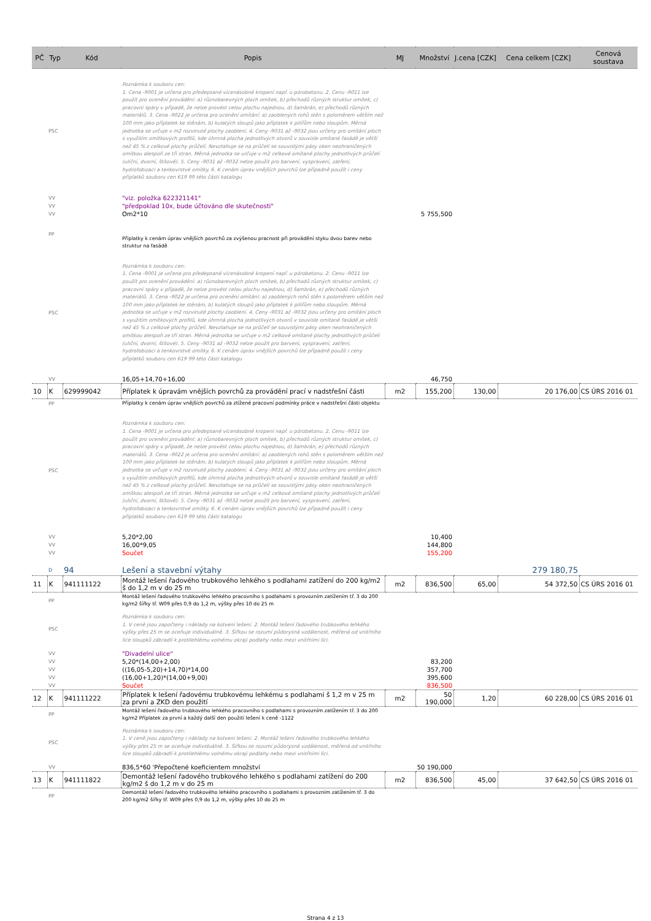| PČ | Typ | Kód | Popis | MJ | Množství | J.cena [CZK] | Cena celkem [CZK] | Cenová soustava |
| --- | --- | --- | --- | --- | --- | --- | --- | --- |
| | PSC | | Poznámka k souboru cen: 1. Cena -9001 je určena pro předepsané vícenásobné kropení např. u pórobetonu. 2. Cenu -9011 lze použít pro ocenění provádění: a) různobarevných ploch omítek, b) přechodů různých struktur omítek, c) pracovní spáry v případě, že nelze provést celou plochu najednou, d) šambrán, e) přechodů různých materiálů. 3. Cena -9022 je určena pro ocenění omítání: a) zaoblených rohů stěn s poloměrem větším než 100 mm jako příplatek ke stěnám, b) kulatých sloupů jako příplatek k pilířům nebo sloupům. Měrná jednotka se určuje v m2 rozvinuté plochy zaoblení. 4. Ceny -9031 až -9032 jsou určeny pro omítání ploch s využitím omítkových profilů, kde úhrnná plocha jednotlivých otvorů v souvisle omítané fasádě je větší než 45 % z celkové plochy průčelí. Nevztahuje se na průčelí se souvislými pásy oken neohraničených omítkou alespoň ze tří stran. Měrná jednotka se určuje v m2 celkové omítané plochy jednotlivých průčelí (uliční, dvorní, štítové). 5. Ceny -9031 až -9032 nelze použít pro barvení, vyspravení, zatření, hydrofobizaci a tenkovrstvé omítky. 6. K cenám úprav vnějších povrchů lze případně použít i ceny příplatků souboru cen 619 99 této části katalogu | | | | | |
| | VV | | "viz. položka 622321141" | | | | | |
| | VV | | "předpoklad 10x, bude účtováno dle skutečnosti" | | | | | |
| | VV | | Om2*10 | | 5 755,500 | | | |
| | PP | | Příplatky k cenám úprav vnějších povrchů za zvýšenou pracnost při provádění styku dvou barev nebo struktur na fasádě | | | | | |
| | PSC | | Poznámka k souboru cen: 1. Cena -9001 je určena pro předepsané vícenásobné kropení např. u pórobetonu. 2. Cenu -9011 lze použít pro ocenění provádění: a) různobarevných ploch omítek, b) přechodů různých struktur omítek, c) pracovní spáry v případě, že nelze provést celou plochu najednou, d) šambrán, e) přechodů různých materiálů. 3. Cena -9022 je určena pro ocenění omítání: a) zaoblených rohů stěn s poloměrem větším než 100 mm jako příplatek ke stěnám, b) kulatých sloupů jako příplatek k pilířům nebo sloupům. Měrná jednotka se určuje v m2 rozvinuté plochy zaoblení. 4. Ceny -9031 až -9032 jsou určeny pro omítání ploch s využitím omítkových profilů, kde úhrnná plocha jednotlivých otvorů v souvisle omítané fasádě je větší než 45 % z celkové plochy průčelí. Nevztahuje se na průčelí se souvislými pásy oken neohraničených omítkou alespoň ze tří stran. Měrná jednotka se určuje v m2 celkové omítané plochy jednotlivých průčelí (uliční, dvorní, štítové). 5. Ceny -9031 až -9032 nelze použít pro barvení, vyspravení, zatření, hydrofobizaci a tenkovrstvé omítky. 6. K cenám úprav vnějších povrchů lze případně použít i ceny příplatků souboru cen 619 99 této části katalogu | | | | | |
| | VV | | 16,05+14,70+16,00 | | 46,750 | | | |
| 10 | K | 629999042 | Příplatek k úpravám vnějších povrchů za provádění prací v nadstřešní části | m2 | 155,200 | 130,00 | 20 176,00 | CS ÚRS 2016 01 |
| | PP | | Příplatky k cenám úprav vnějších povrchů za ztížené pracovní podmínky práce v nadstřešní části objektu | | | | | |
| | PSC | | Poznámka k souboru cen: 1. Cena -9001 je určena pro předepsané vícenásobné kropení např. u pórobetonu. 2. Cenu -9011 lze použít pro ocenění provádění: a) různobarevných ploch omítek, b) přechodů různých struktur omítek, c) pracovní spáry v případě, že nelze provést celou plochu najednou, d) šambrán, e) přechodů různých materiálů. 3. Cena -9022 je určena pro ocenění omítání: a) zaoblených rohů stěn s poloměrem větším než 100 mm jako příplatek ke stěnám, b) kulatých sloupů jako příplatek k pilířům nebo sloupům. Měrná jednotka se určuje v m2 rozvinuté plochy zaoblení. 4. Ceny -9031 až -9032 jsou určeny pro omítání ploch s využitím omítkových profilů, kde úhrnná plocha jednotlivých otvorů v souvisle omítané fasádě je větší než 45 % z celkové plochy průčelí. Nevztahuje se na průčelí se souvislými pásy oken neohraničených omítkou alespoň ze tří stran. Měrná jednotka se určuje v m2 celkové omítané plochy jednotlivých průčelí (uliční, dvorní, štítové). 5. Ceny -9031 až -9032 nelze použít pro barvení, vyspravení, zatření, hydrofobizaci a tenkovrstvé omítky. 6. K cenám úprav vnějších povrchů lze případně použít i ceny příplatků souboru cen 619 99 této části katalogu | | | | | |
| | VV | | 5,20*2,00 | | 10,400 | | | |
| | VV | | 16,00*9,05 | | 144,800 | | | |
| | VV | | Součet | | 155,200 | | | |
| | D | 94 | Lešení a stavební výtahy | | | | 279 180,75 | |
| 11 | K | 941111122 | Montáž lešení řadového trubkového lehkého s podlahami zatížení do 200 kg/m2 š do 1,2 m v do 25 m | m2 | 836,500 | 65,00 | 54 372,50 | CS ÚRS 2016 01 |
| | PP | | Montáž lešení řadového trubkového lehkého pracovního s podlahami s provozním zatížením tř. 3 do 200 kg/m2 šířky tř. W09 přes 0,9 do 1,2 m, výšky přes 10 do 25 m | | | | | |
| | PSC | | Poznámka k souboru cen: 1. V ceně jsou započteny i náklady na kotvení lešení. 2. Montáž lešení řadového trubkového lehkého výšky přes 25 m se oceňuje individuálně. 3. Šířkou se rozumí půdorysná vzdálenost, měřená od vnitřního líce sloupků zábradlí k protilehlému volnému okraji podlahy nebo mezi vnitřními líci. | | | | | |
| | VV | | "Divadelní ulice" | | | | | |
| | VV | | 5,20*(14,00+2,00) | | 83,200 | | | |
| | VV | | ((16,05-5,20)+14,70)*14,00 | | 357,700 | | | |
| | VV | | (16,00+1,20)*(14,00+9,00) | | 395,600 | | | |
| | VV | | Součet | | 836,500 | | | |
| 12 | K | 941111222 | Příplatek k lešení řadovému trubkovému lehkému s podlahami š 1,2 m v 25 m za první a ZKD den použití | m2 | 50 190,000 | 1,20 | 60 228,00 | CS ÚRS 2016 01 |
| | PP | | Montáž lešení řadového trubkového lehkého pracovního s podlahami s provozním zatížením tř. 3 do 200 kg/m2 Příplatek za první a každý další den použití lešení k ceně -1122 | | | | | |
| | PSC | | Poznámka k souboru cen: 1. V ceně jsou započteny i náklady na kotvení lešení. 2. Montáž lešení řadového trubkového lehkého výšky přes 25 m se oceňuje individuálně. 3. Šířkou se rozumí půdorysná vzdálenost, měřená od vnitřního líce sloupků zábradlí k protilehlému volnému okraji podlahy nebo mezi vnitřními líci. | | | | | |
| | VV | | 836,5*60 'Přepočtené koeficientem množství | | 50 190,000 | | | |
| 13 | K | 941111822 | Demontáž lešení řadového trubkového lehkého s podlahami zatížení do 200 kg/m2 š do 1,2 m v do 25 m | m2 | 836,500 | 45,00 | 37 642,50 | CS ÚRS 2016 01 |
| | PP | | Demontáž lešení řadového trubkového lehkého pracovního s podlahami s provozním zatížením tř. 3 do 200 kg/m2 šířky tř. W09 přes 0,9 do 1,2 m, výšky přes 10 do 25 m | | | | | |
Strana 4 z 13